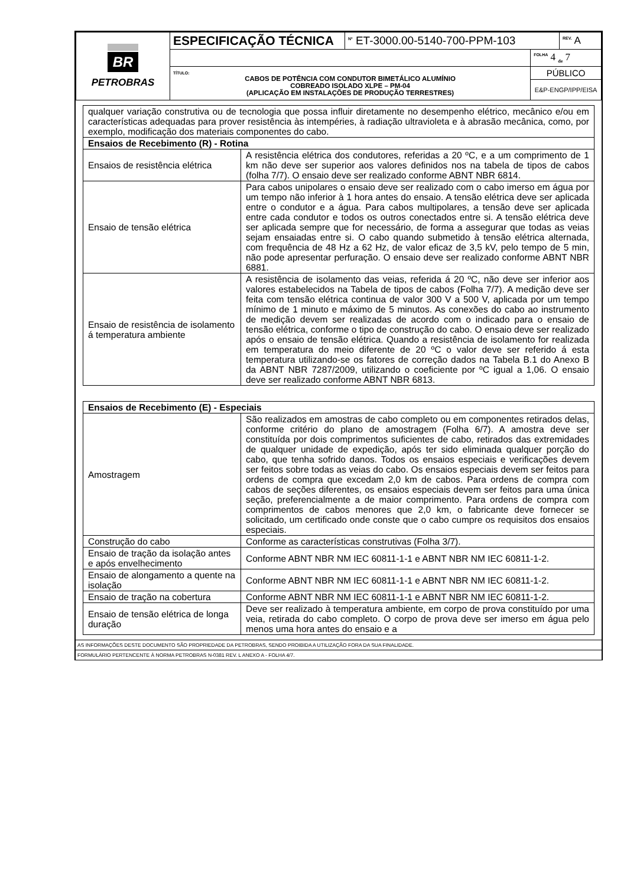| BR PETROBRAS | ESPECIFICAÇÃO TÉCNICA | <sup>Nº</sup> ET-3000.00-5140-700-PPM-103 | | <sup>REV.</sup> A |
| | | | <sup>FOLHA</sup> 4 <sub>de</sub> 7 | |
| | TÍTULO: CABOS DE POTÊNCIA COM CONDUTOR BIMETÁLICO ALUMÍNIO COBREADO ISOLADO XLPE – PM-04 (APLICAÇÃO EM INSTALAÇÕES DE PRODUÇÃO TERRESTRES) | | PÚBLICO | |
| | | | E&P-ENGP/IPP/EISA | |
| qualquer variação construtiva ou de tecnologia que possa influir diretamente no desempenho elétrico, mecânico e/ou em características adequadas para prover resistência às intempéries, à radiação ultravioleta e à abrasão mecânica, como, por exemplo, modificação dos materiais componentes do cabo. | |
| Ensaios de Recebimento (R) - Rotina | |
| Ensaios de resistência elétrica | A resistência elétrica dos condutores, referidas a 20 ºC, e a um comprimento de 1 km não deve ser superior aos valores definidos nos na tabela de tipos de cabos (folha 7/7). O ensaio deve ser realizado conforme ABNT NBR 6814. |
| Ensaio de tensão elétrica | Para cabos unipolares o ensaio deve ser realizado com o cabo imerso em água por um tempo não inferior à 1 hora antes do ensaio. A tensão elétrica deve ser aplicada entre o condutor e a água. Para cabos multipolares, a tensão deve ser aplicada entre cada condutor e todos os outros conectados entre si. A tensão elétrica deve ser aplicada sempre que for necessário, de forma a assegurar que todas as veias sejam ensaiadas entre si. O cabo quando submetido à tensão elétrica alternada, com frequência de 48 Hz a 62 Hz, de valor eficaz de 3,5 kV, pelo tempo de 5 min, não pode apresentar perfuração. O ensaio deve ser realizado conforme ABNT NBR 6881. |
| Ensaio de resistência de isolamento á temperatura ambiente | A resistência de isolamento das veias, referida á 20 ºC, não deve ser inferior aos valores estabelecidos na Tabela de tipos de cabos (Folha 7/7). A medição deve ser feita com tensão elétrica continua de valor 300 V a 500 V, aplicada por um tempo mínimo de 1 minuto e máximo de 5 minutos. As conexões do cabo ao instrumento de medição devem ser realizadas de acordo com o indicado para o ensaio de tensão elétrica, conforme o tipo de construção do cabo. O ensaio deve ser realizado após o ensaio de tensão elétrica. Quando a resistência de isolamento for realizada em temperatura do meio diferente de 20 ºC o valor deve ser referido á esta temperatura utilizando-se os fatores de correção dados na Tabela B.1 do Anexo B da ABNT NBR 7287/2009, utilizando o coeficiente por ºC igual a 1,06. O ensaio deve ser realizado conforme ABNT NBR 6813. |
| Ensaios de Recebimento (E) - Especiais | |
| Amostragem | São realizados em amostras de cabo completo ou em componentes retirados delas, conforme critério do plano de amostragem (Folha 6/7). A amostra deve ser constituída por dois comprimentos suficientes de cabo, retirados das extremidades de qualquer unidade de expedição, após ter sido eliminada qualquer porção do cabo, que tenha sofrido danos. Todos os ensaios especiais e verificações devem ser feitos sobre todas as veias do cabo. Os ensaios especiais devem ser feitos para ordens de compra que excedam 2,0 km de cabos. Para ordens de compra com cabos de seções diferentes, os ensaios especiais devem ser feitos para uma única seção, preferencialmente a de maior comprimento. Para ordens de compra com comprimentos de cabos menores que 2,0 km, o fabricante deve fornecer se solicitado, um certificado onde conste que o cabo cumpre os requisitos dos ensaios especiais. |
| Construção do cabo | Conforme as características construtivas (Folha 3/7). |
| Ensaio de tração da isolação antes e após envelhecimento | Conforme ABNT NBR NM IEC 60811-1-1 e ABNT NBR NM IEC 60811-1-2. |
| Ensaio de alongamento a quente na isolação | Conforme ABNT NBR NM IEC 60811-1-1 e ABNT NBR NM IEC 60811-1-2. |
| Ensaio de tração na cobertura | Conforme ABNT NBR NM IEC 60811-1-1 e ABNT NBR NM IEC 60811-1-2. |
| Ensaio de tensão elétrica de longa duração | Deve ser realizado à temperatura ambiente, em corpo de prova constituído por uma veia, retirada do cabo completo. O corpo de prova deve ser imerso em água pelo menos uma hora antes do ensaio e a |
AS INFORMAÇÕES DESTE DOCUMENTO SÃO PROPRIEDADE DA PETROBRAS, SENDO PROIBIDA A UTILIZAÇÃO FORA DA SUA FINALIDADE.
FORMULÁRIO PERTENCENTE À NORMA PETROBRAS N-0381 REV. L ANEXO A - FOLHA 4/7.